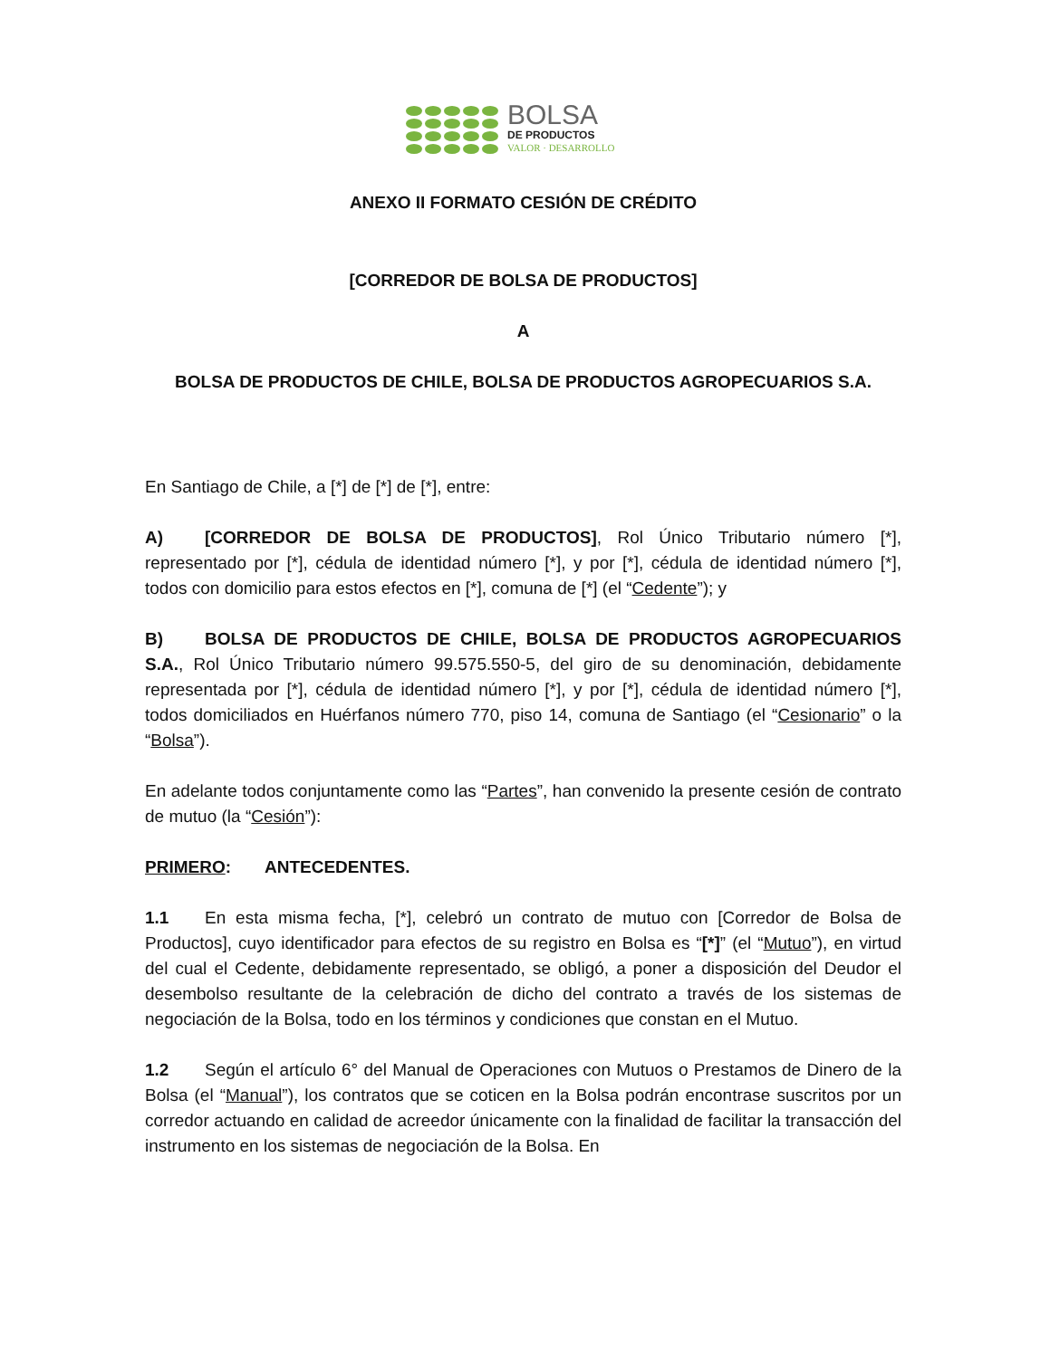BOLSA
DE PRODUCTOS
VALOR · DESARROLLO
ANEXO II FORMATO CESIÓN DE CRÉDITO
[CORREDOR DE BOLSA DE PRODUCTOS]
A
BOLSA DE PRODUCTOS DE CHILE, BOLSA DE PRODUCTOS AGROPECUARIOS S.A.
En Santiago de Chile, a [*] de [*] de [*], entre:
A) [CORREDOR DE BOLSA DE PRODUCTOS], Rol Único Tributario número [*], representado por [*], cédula de identidad número [*], y por [*], cédula de identidad número [*], todos con domicilio para estos efectos en [*], comuna de [*] (el “Cedente”); y
B) BOLSA DE PRODUCTOS DE CHILE, BOLSA DE PRODUCTOS AGROPECUARIOS S.A., Rol Único Tributario número 99.575.550-5, del giro de su denominación, debidamente representada por [*], cédula de identidad número [*], y por [*], cédula de identidad número [*], todos domiciliados en Huérfanos número 770, piso 14, comuna de Santiago (el “Cesionario” o la “Bolsa”).
En adelante todos conjuntamente como las “Partes”, han convenido la presente cesión de contrato de mutuo (la “Cesión”):
PRIMERO: ANTECEDENTES.
1.1 En esta misma fecha, [*], celebró un contrato de mutuo con [Corredor de Bolsa de Productos], cuyo identificador para efectos de su registro en Bolsa es “[*]” (el “Mutuo”), en virtud del cual el Cedente, debidamente representado, se obligó, a poner a disposición del Deudor el desembolso resultante de la celebración de dicho del contrato a través de los sistemas de negociación de la Bolsa, todo en los términos y condiciones que constan en el Mutuo.
1.2 Según el artículo 6° del Manual de Operaciones con Mutuos o Prestamos de Dinero de la Bolsa (el “Manual”), los contratos que se coticen en la Bolsa podrán encontrase suscritos por un corredor actuando en calidad de acreedor únicamente con la finalidad de facilitar la transacción del instrumento en los sistemas de negociación de la Bolsa. En